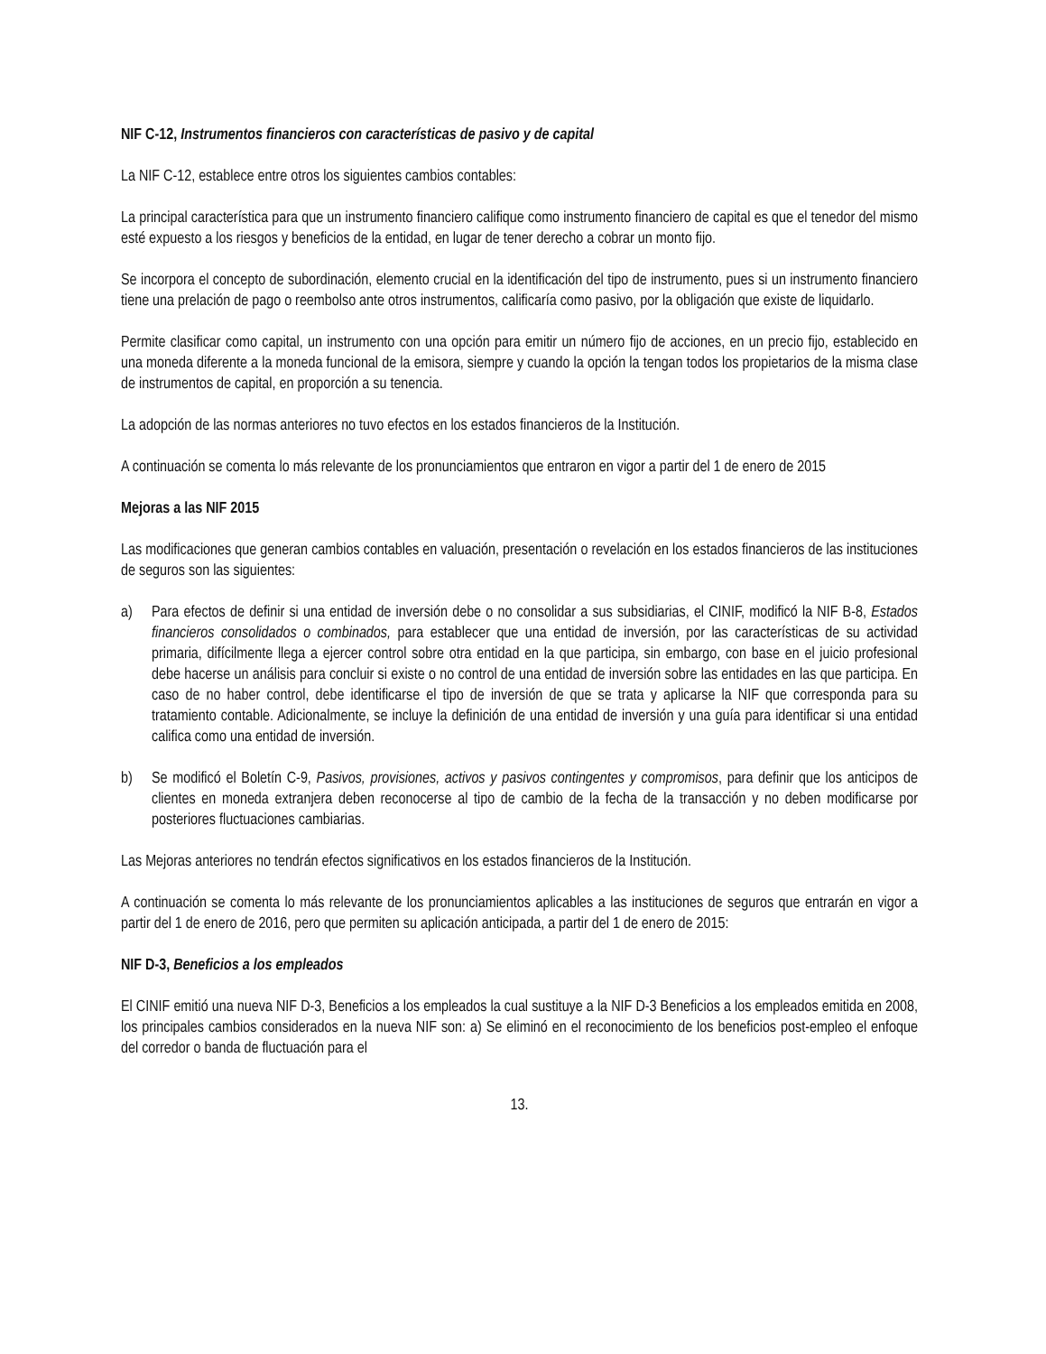NIF C-12, Instrumentos financieros con características de pasivo y de capital
La NIF C-12, establece entre otros los siguientes cambios contables:
La principal característica para que un instrumento financiero califique como instrumento financiero de capital es que el tenedor del mismo esté expuesto a los riesgos y beneficios de la entidad, en lugar de tener derecho a cobrar un monto fijo.
Se incorpora el concepto de subordinación, elemento crucial en la identificación del tipo de instrumento, pues si un instrumento financiero tiene una prelación de pago o reembolso ante otros instrumentos, calificaría como pasivo, por la obligación que existe de liquidarlo.
Permite clasificar como capital, un instrumento con una opción para emitir un número fijo de acciones, en un precio fijo, establecido en una moneda diferente a la moneda funcional de la emisora, siempre y cuando la opción la tengan todos los propietarios de la misma clase de instrumentos de capital, en proporción a su tenencia.
La adopción de las normas anteriores no tuvo efectos en los estados financieros de la Institución.
A continuación se comenta lo más relevante de los pronunciamientos que entraron en vigor a partir del 1 de enero de 2015
Mejoras a las NIF 2015
Las modificaciones que generan cambios contables en valuación, presentación o revelación en los estados financieros de las instituciones de seguros son las siguientes:
a) Para efectos de definir si una entidad de inversión debe o no consolidar a sus subsidiarias, el CINIF, modificó la NIF B-8, Estados financieros consolidados o combinados, para establecer que una entidad de inversión, por las características de su actividad primaria, difícilmente llega a ejercer control sobre otra entidad en la que participa, sin embargo, con base en el juicio profesional debe hacerse un análisis para concluir si existe o no control de una entidad de inversión sobre las entidades en las que participa. En caso de no haber control, debe identificarse el tipo de inversión de que se trata y aplicarse la NIF que corresponda para su tratamiento contable. Adicionalmente, se incluye la definición de una entidad de inversión y una guía para identificar si una entidad califica como una entidad de inversión.
b) Se modificó el Boletín C-9, Pasivos, provisiones, activos y pasivos contingentes y compromisos, para definir que los anticipos de clientes en moneda extranjera deben reconocerse al tipo de cambio de la fecha de la transacción y no deben modificarse por posteriores fluctuaciones cambiarias.
Las Mejoras anteriores no tendrán efectos significativos en los estados financieros de la Institución.
A continuación se comenta lo más relevante de los pronunciamientos aplicables a las instituciones de seguros que entrarán en vigor a partir del 1 de enero de 2016, pero que permiten su aplicación anticipada, a partir del 1 de enero de 2015:
NIF D-3, Beneficios a los empleados
El CINIF emitió una nueva NIF D-3, Beneficios a los empleados la cual sustituye a la NIF D-3 Beneficios a los empleados emitida en 2008, los principales cambios considerados en la nueva NIF son: a) Se eliminó en el reconocimiento de los beneficios post-empleo el enfoque del corredor o banda de fluctuación para el
13.